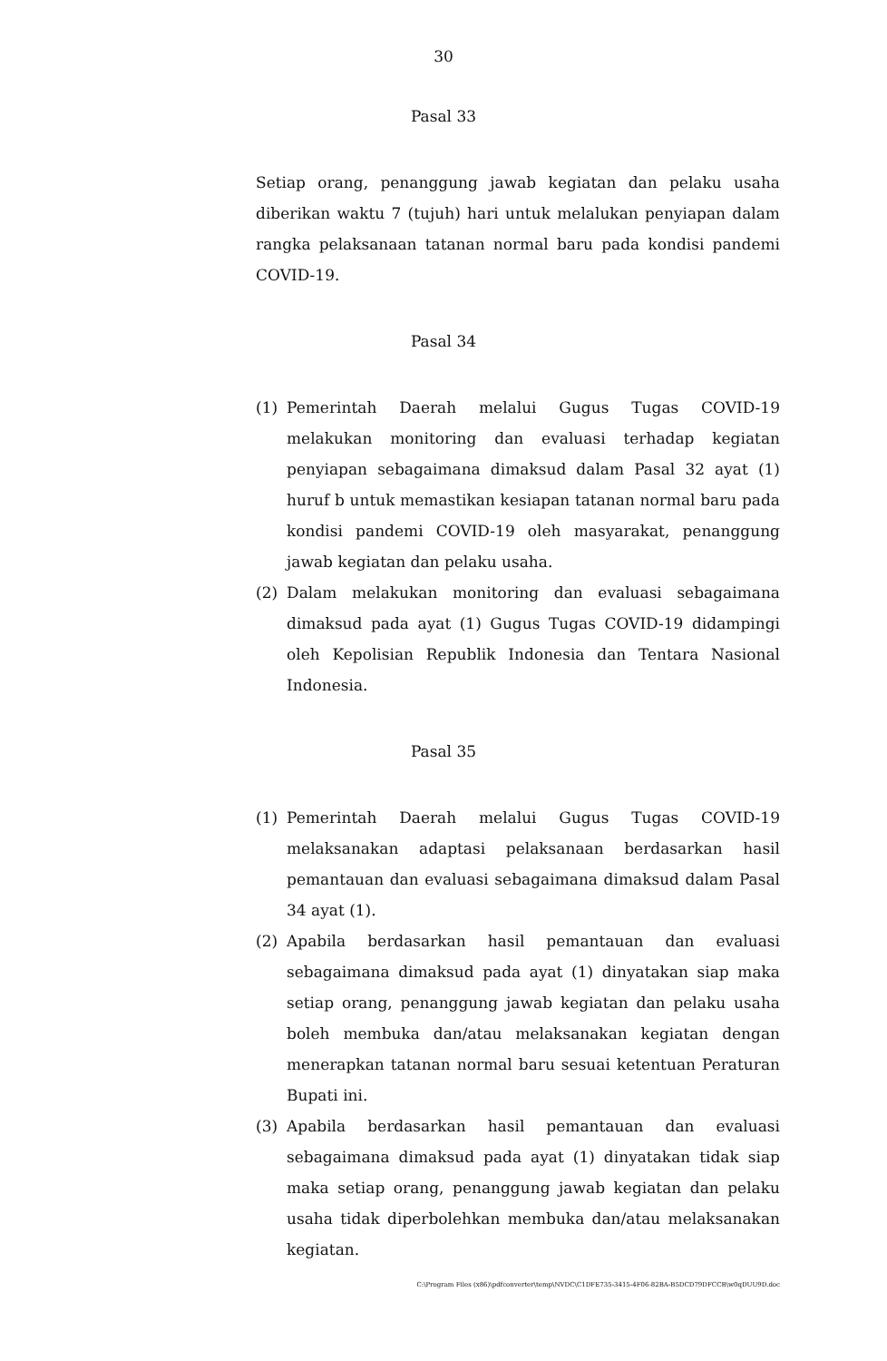30
Pasal 33
Setiap orang, penanggung jawab kegiatan dan pelaku usaha diberikan waktu 7 (tujuh) hari untuk melalukan penyiapan dalam rangka pelaksanaan tatanan normal baru pada kondisi pandemi COVID-19.
Pasal 34
(1) Pemerintah Daerah melalui Gugus Tugas COVID-19 melakukan monitoring dan evaluasi terhadap kegiatan penyiapan sebagaimana dimaksud dalam Pasal 32 ayat (1) huruf b untuk memastikan kesiapan tatanan normal baru pada kondisi pandemi COVID-19 oleh masyarakat, penanggung jawab kegiatan dan pelaku usaha.
(2) Dalam melakukan monitoring dan evaluasi sebagaimana dimaksud pada ayat (1) Gugus Tugas COVID-19 didampingi oleh Kepolisian Republik Indonesia dan Tentara Nasional Indonesia.
Pasal 35
(1) Pemerintah Daerah melalui Gugus Tugas COVID-19 melaksanakan adaptasi pelaksanaan berdasarkan hasil pemantauan dan evaluasi sebagaimana dimaksud dalam Pasal 34 ayat (1).
(2) Apabila berdasarkan hasil pemantauan dan evaluasi sebagaimana dimaksud pada ayat (1) dinyatakan siap maka setiap orang, penanggung jawab kegiatan dan pelaku usaha boleh membuka dan/atau melaksanakan kegiatan dengan menerapkan tatanan normal baru sesuai ketentuan Peraturan Bupati ini.
(3) Apabila berdasarkan hasil pemantauan dan evaluasi sebagaimana dimaksud pada ayat (1) dinyatakan tidak siap maka setiap orang, penanggung jawab kegiatan dan pelaku usaha tidak diperbolehkan membuka dan/atau melaksanakan kegiatan.
C:\Program Files (x86)\pdfconverter\temp\NVDC\C1DFE735-3415-4F06-82BA-B5DCD79DFCCB\w0qDUU9D.doc